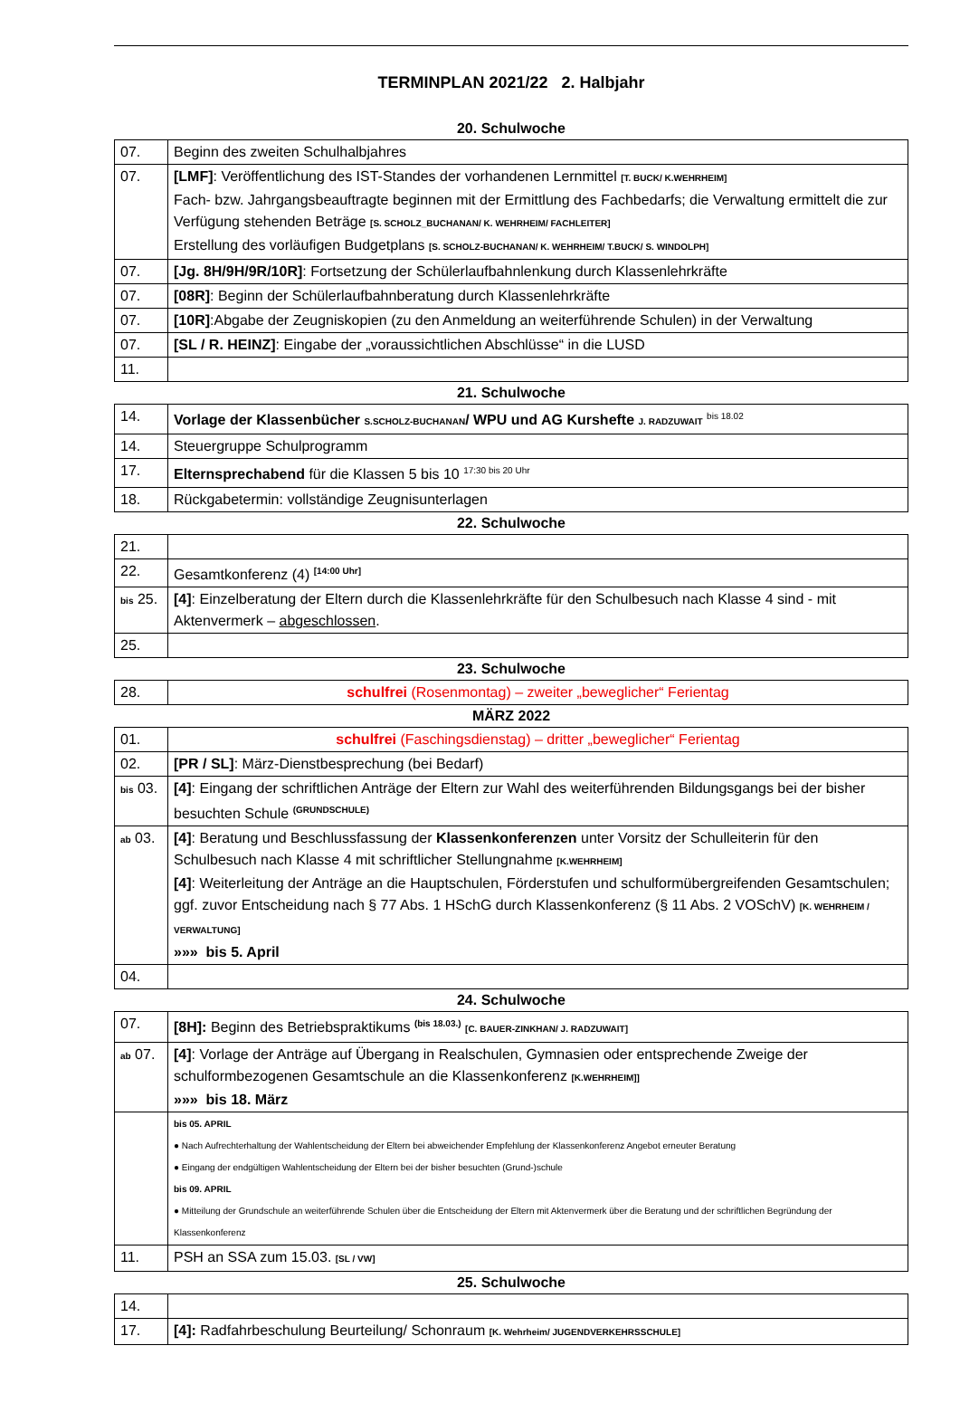TERMINPLAN 2021/22 2. Halbjahr
20. Schulwoche
| 07. | Beginn des zweiten Schulhalbjahres |
| 07. | [LMF] : Veröffentlichung des IST-Standes der vorhandenen Lernmittel [T. BUCK/ K.WEHRHEIM] Fach- bzw. Jahrgangsbeauftragte beginnen mit der Ermittlung des Fachbedarfs; die Verwaltung ermittelt die zur Verfügung stehenden Beträge [S. SCHOLZ_BUCHANAN/ K. WEHRHEIM/ FACHLEITER] Erstellung des vorläufigen Budgetplans [S. SCHOLZ-BUCHANAN/ K. WEHRHEIM/ T.BUCK/ S. WINDOLPH] |
| 07. | [Jg. 8H/9H/9R/10R] : Fortsetzung der Schülerlaufbahnlenkung durch Klassenlehrkräfte |
| 07. | [08R] : Beginn der Schülerlaufbahnberatung durch Klassenlehrkräfte |
| 07. | [10R] :Abgabe der Zeugniskopien (zu den Anmeldung an weiterführende Schulen) in der Verwaltung |
| 07. | [SL / R. HEINZ] : Eingabe der „voraussichtlichen Abschlüsse“ in die LUSD |
| 11. | |
21. Schulwoche
| 14. | Vorlage der Klassenbücher S.SCHOLZ-BUCHANAN / WPU und AG Kurshefte J. RADZUWAIT <sup>bis 18.02</sup> |
| 14. | Steuergruppe Schulprogramm |
| 17. | Elternsprechabend für die Klassen 5 bis 10 <sup>17:30 bis 20 Uhr</sup> |
| 18. | Rückgabetermin: vollständige Zeugnisunterlagen |
22. Schulwoche
| 21. | |
| 22. | Gesamtkonferenz (4) <sup>[14:00 Uhr]</sup> |
| bis 25. | [4] : Einzelberatung der Eltern durch die Klassenlehrkräfte für den Schulbesuch nach Klasse 4 sind - mit Aktenvermerk – abgeschlossen . |
| 25. | |
23. Schulwoche
| 28. | schulfrei (Rosenmontag) – zweiter „beweglicher“ Ferientag |
MÄRZ 2022
| 01. | schulfrei (Faschingsdienstag) – dritter „beweglicher“ Ferientag |
| 02. | [PR / SL] : März-Dienstbesprechung (bei Bedarf) |
| bis 03. | [4] : Eingang der schriftlichen Anträge der Eltern zur Wahl des weiterführenden Bildungsgangs bei der bisher besuchten Schule <sup>(GRUNDSCHULE)</sup> |
| ab 03. | [4] : Beratung und Beschlussfassung der Klassenkonferenzen unter Vorsitz der Schulleiterin für den Schulbesuch nach Klasse 4 mit schriftlicher Stellungnahme [K.WEHRHEIM] [4] : Weiterleitung der Anträge an die Hauptschulen, Förderstufen und schulformübergreifenden Gesamtschulen; ggf. zuvor Entscheidung nach § 77 Abs. 1 HSchG durch Klassenkonferenz (§ 11 Abs. 2 VOSchV) [K. WEHRHEIM / VERWALTUNG] »»» bis 5. April |
| 04. | |
24. Schulwoche
| 07. | [8H]: Beginn des Betriebspraktikums <sup>(bis 18.03.)</sup> [C. BAUER-ZINKHAN/ J. RADZUWAIT] |
| ab 07. | [4] : Vorlage der Anträge auf Übergang in Realschulen, Gymnasien oder entsprechende Zweige der schulformbezogenen Gesamtschule an die Klassenkonferenz [K.WEHRHEIM]] »»» bis 18. März |
| | bis 05. APRIL ● Nach Aufrechterhaltung der Wahlentscheidung der Eltern bei abweichender Empfehlung der Klassenkonferenz Angebot erneuter Beratung ● Eingang der endgültigen Wahlentscheidung der Eltern bei der bisher besuchten (Grund-)schule bis 09. APRIL ● Mitteilung der Grundschule an weiterführende Schulen über die Entscheidung der Eltern mit Aktenvermerk über die Beratung und der schriftlichen Begründung der Klassenkonferenz |
| 11. | PSH an SSA zum 15.03. [SL / VW] |
25. Schulwoche
| 14. | |
| 17. | [4]: Radfahrbeschulung Beurteilung/ Schonraum [K. Wehrheim/ JUGENDVERKEHRSSCHULE] |